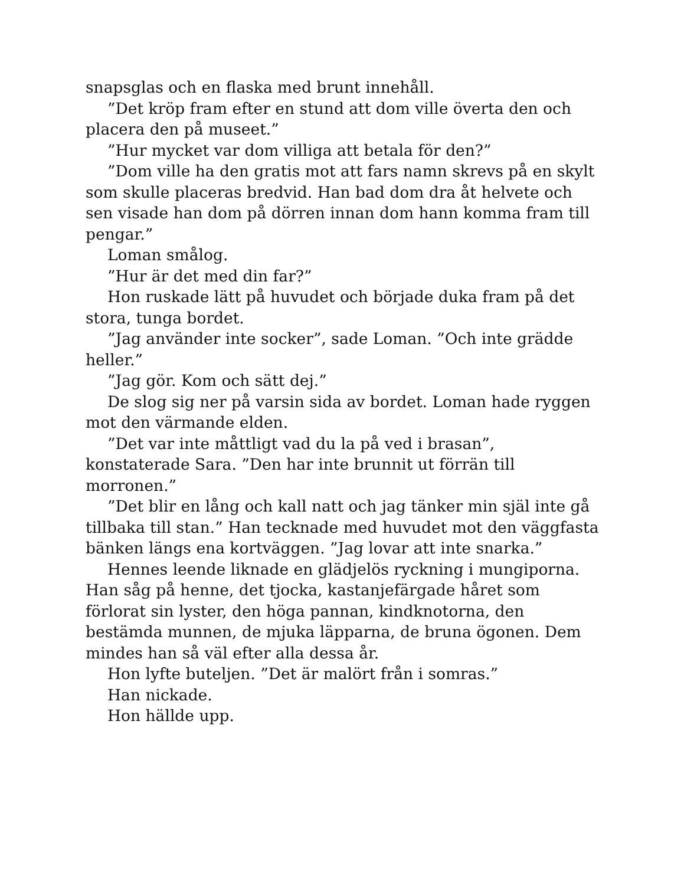snapsglas och en flaska med brunt innehåll.
”Det kröp fram efter en stund att dom ville överta den och placera den på museet.”
”Hur mycket var dom villiga att betala för den?”
”Dom ville ha den gratis mot att fars namn skrevs på en skylt som skulle placeras bredvid. Han bad dom dra åt helvete och sen visade han dom på dörren innan dom hann komma fram till pengar.”
Loman smålog.
”Hur är det med din far?”
Hon ruskade lätt på huvudet och började duka fram på det stora, tunga bordet.
”Jag använder inte socker”, sade Loman. ”Och inte grädde heller.”
”Jag gör. Kom och sätt dej.”
De slog sig ner på varsin sida av bordet. Loman hade ryggen mot den värmande elden.
”Det var inte måttligt vad du la på ved i brasan”, konstaterade Sara. ”Den har inte brunnit ut förrän till morronen.”
”Det blir en lång och kall natt och jag tänker min själ inte gå tillbaka till stan.” Han tecknade med huvudet mot den väggfasta bänken längs ena kortväggen. ”Jag lovar att inte snarka.”
Hennes leende liknade en glädjelös ryckning i mungiporna. Han såg på henne, det tjocka, kastanjefärgade håret som förlorat sin lyster, den höga pannan, kindknotorna, den bestämda munnen, de mjuka läpparna, de bruna ögonen. Dem mindes han så väl efter alla dessa år.
Hon lyfte buteljen. ”Det är malört från i somras.”
Han nickade.
Hon hällde upp.